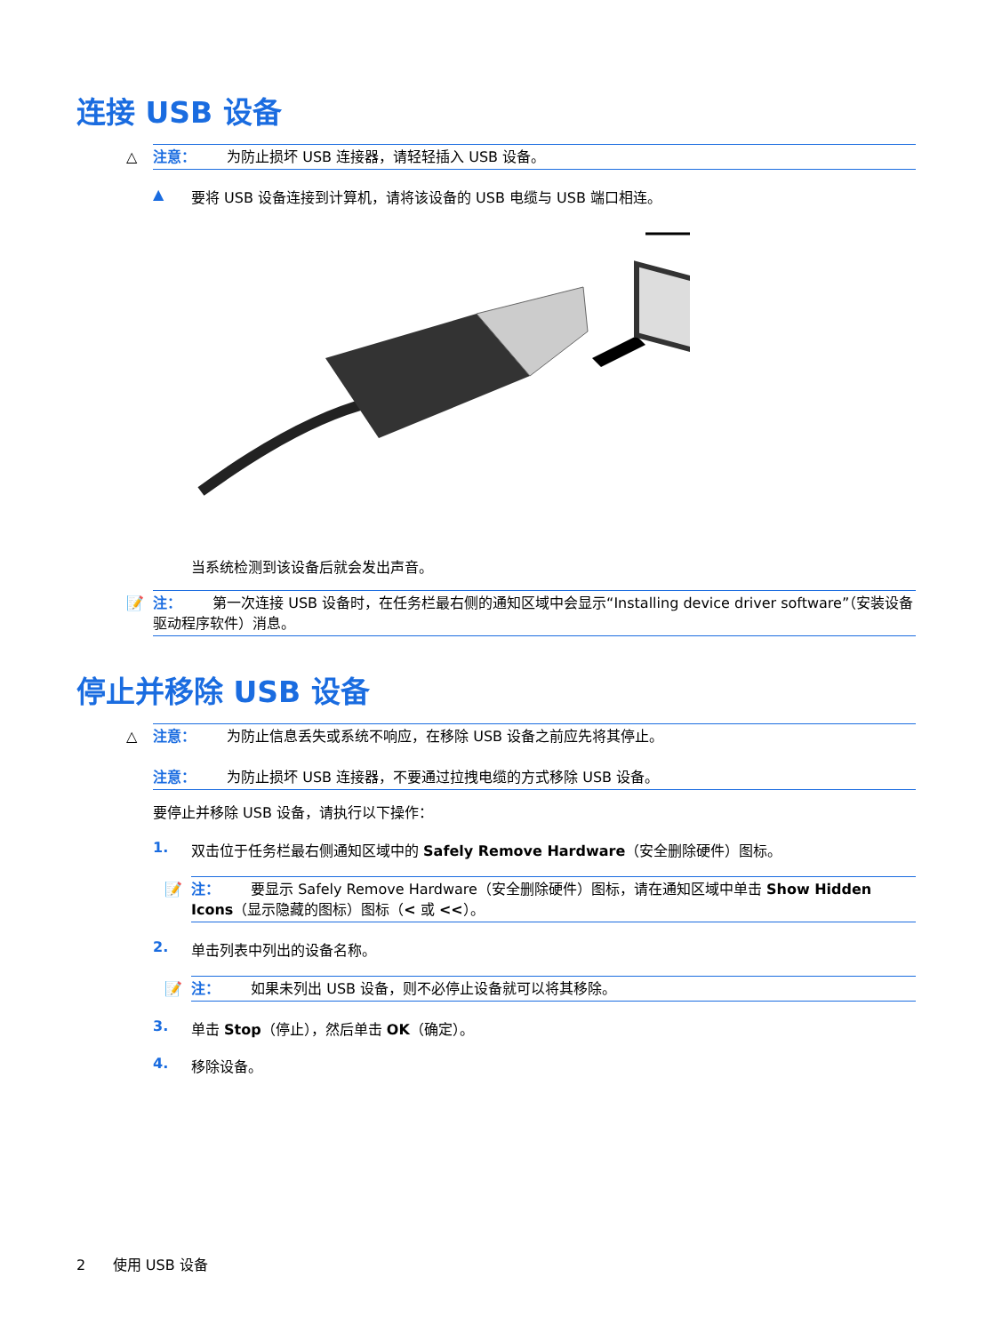连接 USB 设备
△ 注意： 为防止损坏 USB 连接器，请轻轻插入 USB 设备。
▲ 要将 USB 设备连接到计算机，请将该设备的 USB 电缆与 USB 端口相连。
当系统检测到该设备后就会发出声音。
📝 注： 第一次连接 USB 设备时，在任务栏最右侧的通知区域中会显示“Installing device driver software”（安装设备驱动程序软件）消息。
停止并移除 USB 设备
△ 注意： 为防止信息丢失或系统不响应，在移除 USB 设备之前应先将其停止。
注意： 为防止损坏 USB 连接器，不要通过拉拽电缆的方式移除 USB 设备。
要停止并移除 USB 设备，请执行以下操作：
1. 双击位于任务栏最右侧通知区域中的 Safely Remove Hardware（安全删除硬件）图标。
📝 注： 要显示 Safely Remove Hardware（安全删除硬件）图标，请在通知区域中单击 Show Hidden Icons（显示隐藏的图标）图标（< 或 <<）。
2. 单击列表中列出的设备名称。
📝 注： 如果未列出 USB 设备，则不必停止设备就可以将其移除。
3. 单击 Stop（停止），然后单击 OK（确定）。
4. 移除设备。
2 使用 USB 设备